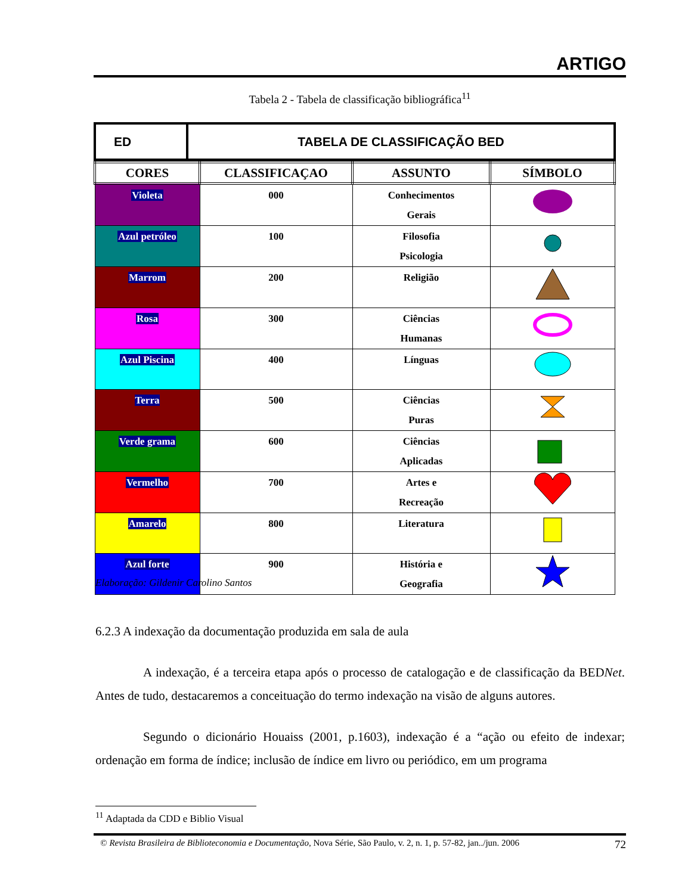ARTIGO
Tabela 2 - Tabela de classificação bibliográfica<sup>11</sup>
| ED | TABELA DE CLASSIFICAÇÃO BED |
| CORES | CLASSIFICAÇAO | ASSUNTO | SÍMBOLO |
| --- | --- | --- | --- |
| Violeta | 000 | Conhecimentos Gerais | |
| Azul petróleo | 100 | Filosofia Psicologia | |
| Marrom | 200 | Religião | |
| Rosa | 300 | Ciências Humanas | |
| Azul Piscina | 400 | Línguas | |
| Terra | 500 | Ciências Puras | |
| Verde grama | 600 | Ciências Aplicadas | |
| Vermelho | 700 | Artes e Recreação | |
| Amarelo | 800 | Literatura | |
| Azul forte | 900 | História e Geografia | |
Elaboração: Gildenir Carolino Santos
6.2.3 A indexação da documentação produzida em sala de aula
A indexação, é a terceira etapa após o processo de catalogação e de classificação da BEDNet. Antes de tudo, destacaremos a conceituação do termo indexação na visão de alguns autores.
Segundo o dicionário Houaiss (2001, p.1603), indexação é a “ação ou efeito de indexar; ordenação em forma de índice; inclusão de índice em livro ou periódico, em um programa
<sup>11</sup> Adaptada da CDD e Biblio Visual
© Revista Brasileira de Biblioteconomia e Documentação, Nova Série, São Paulo, v. 2, n. 1, p. 57-82, jan../jun. 2006 72